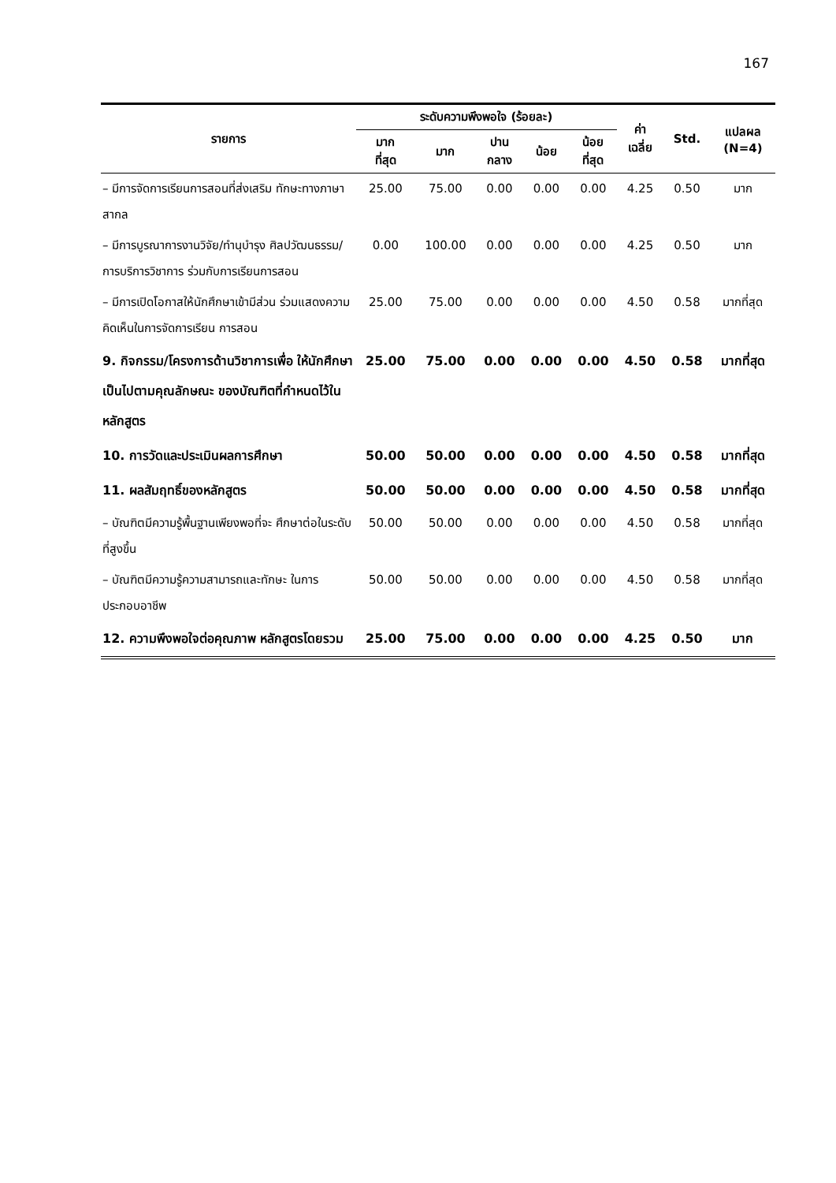167
| รายการ | ระดับความพึงพอใจ (ร้อยละ) | | | | | ค่า เฉลี่ย | Std. | แปลผล (N=4) |
| --- | --- | --- | --- | --- | --- | --- | --- | --- |
| | มาก ที่สุด | มาก | ปาน กลาง | น้อย | น้อย ที่สุด | | | |
| – มีการจัดการเรียนการสอนที่ส่งเสริม ทักษะทางภาษาสากล | 25.00 | 75.00 | 0.00 | 0.00 | 0.00 | 4.25 | 0.50 | มาก |
| – มีการบูรณาการงานวิจัย/ทำนุบำรุง ศิลปวัฒนธรรม/การบริการวิชาการ ร่วมกับการเรียนการสอน | 0.00 | 100.00 | 0.00 | 0.00 | 0.00 | 4.25 | 0.50 | มาก |
| – มีการเปิดโอกาสให้นักศึกษาเข้ามีส่วน ร่วมแสดงความคิดเห็นในการจัดการเรียน การสอน | 25.00 | 75.00 | 0.00 | 0.00 | 0.00 | 4.50 | 0.58 | มากที่สุด |
| 9. กิจกรรม/โครงการด้านวิชาการเพื่อ ให้นักศึกษาเป็นไปตามคุณลักษณะ ของบัณฑิตที่กำหนดไว้ในหลักสูตร | 25.00 | 75.00 | 0.00 | 0.00 | 0.00 | 4.50 | 0.58 | มากที่สุด |
| 10. การวัดและประเมินผลการศึกษา | 50.00 | 50.00 | 0.00 | 0.00 | 0.00 | 4.50 | 0.58 | มากที่สุด |
| 11. ผลสัมฤทธิ์ของหลักสูตร | 50.00 | 50.00 | 0.00 | 0.00 | 0.00 | 4.50 | 0.58 | มากที่สุด |
| – บัณฑิตมีความรู้พื้นฐานเพียงพอที่จะ ศึกษาต่อในระดับที่สูงขึ้น | 50.00 | 50.00 | 0.00 | 0.00 | 0.00 | 4.50 | 0.58 | มากที่สุด |
| – บัณฑิตมีความรู้ความสามารถและทักษะ ในการประกอบอาชีพ | 50.00 | 50.00 | 0.00 | 0.00 | 0.00 | 4.50 | 0.58 | มากที่สุด |
| 12. ความพึงพอใจต่อคุณภาพ หลักสูตรโดยรวม | 25.00 | 75.00 | 0.00 | 0.00 | 0.00 | 4.25 | 0.50 | มาก |